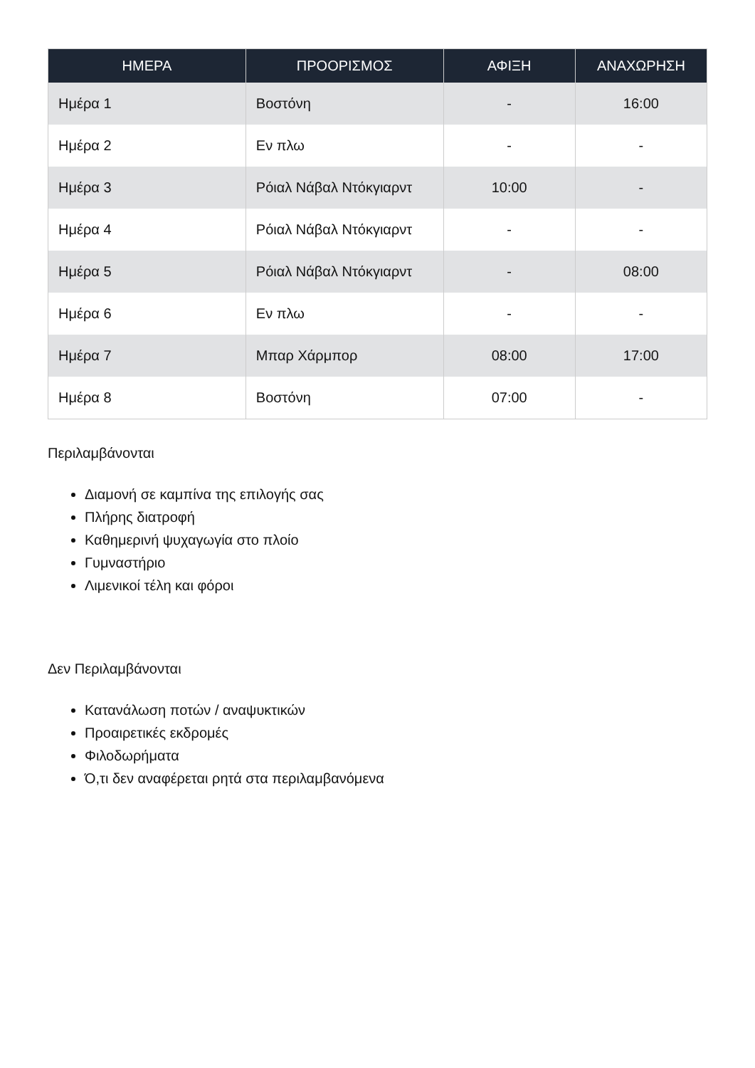| ΗΜΕΡΑ | ΠΡΟΟΡΙΣΜΟΣ | ΑΦΙΞΗ | ΑΝΑΧΩΡΗΣΗ |
| --- | --- | --- | --- |
| Ημέρα 1 | Βοστόνη | - | 16:00 |
| Ημέρα 2 | Εν πλω | - | - |
| Ημέρα 3 | Ρόιαλ Νάβαλ Ντόκγιαρντ | 10:00 | - |
| Ημέρα 4 | Ρόιαλ Νάβαλ Ντόκγιαρντ | - | - |
| Ημέρα 5 | Ρόιαλ Νάβαλ Ντόκγιαρντ | - | 08:00 |
| Ημέρα 6 | Εν πλω | - | - |
| Ημέρα 7 | Μπαρ Χάρμπορ | 08:00 | 17:00 |
| Ημέρα 8 | Βοστόνη | 07:00 | - |
Περιλαμβάνονται
Διαμονή σε καμπίνα της επιλογής σας
Πλήρης διατροφή
Καθημερινή ψυχαγωγία στο πλοίο
Γυμναστήριο
Λιμενικοί τέλη και φόροι
Δεν Περιλαμβάνονται
Κατανάλωση ποτών / αναψυκτικών
Προαιρετικές εκδρομές
Φιλοδωρήματα
Ό,τι δεν αναφέρεται ρητά στα περιλαμβανόμενα